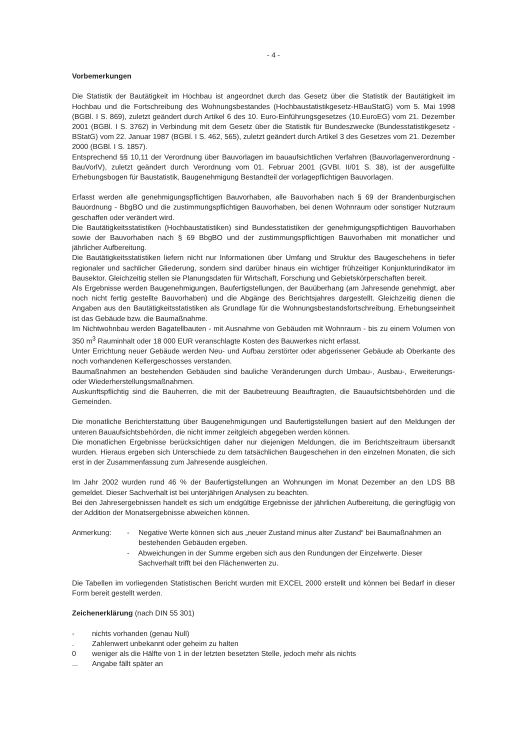- 4 -
Vorbemerkungen
Die Statistik der Bautätigkeit im Hochbau ist angeordnet durch das Gesetz über die Statistik der Bautätigkeit im Hochbau und die Fortschreibung des Wohnungsbestandes (Hochbaustatistikgesetz-HBauStatG) vom 5. Mai 1998 (BGBl. I S. 869), zuletzt geändert durch Artikel 6 des 10. Euro-Einführungsgesetzes (10.EuroEG) vom 21. Dezember 2001 (BGBl. I S. 3762) in Verbindung mit dem Gesetz über die Statistik für Bundeszwecke (Bundesstatistikgesetz -BStatG) vom 22. Januar 1987 (BGBl. I S. 462, 565), zuletzt geändert durch Artikel 3 des Gesetzes vom 21. Dezember 2000 (BGBl. I S. 1857).
Entsprechend §§ 10,11 der Verordnung über Bauvorlagen im bauaufsichtlichen Verfahren (Bauvorlagenverordnung - BauVorlV), zuletzt geändert durch Verordnung vom 01. Februar 2001 (GVBl. II/01 S. 38), ist der ausgefüllte Erhebungsbogen für Baustatistik, Baugenehmigung Bestandteil der vorlagepflichtigen Bauvorlagen.
Erfasst werden alle genehmigungspflichtigen Bauvorhaben, alle Bauvorhaben nach § 69 der Brandenburgischen Bauordnung - BbgBO und die zustimmungspflichtigen Bauvorhaben, bei denen Wohnraum oder sonstiger Nutzraum geschaffen oder verändert wird.
Die Bautätigkeitsstatistiken (Hochbaustatistiken) sind Bundesstatistiken der genehmigungspflichtigen Bauvorhaben sowie der Bauvorhaben nach § 69 BbgBO und der zustimmungspflichtigen Bauvorhaben mit monatlicher und jährlicher Aufbereitung.
Die Bautätigkeitsstatistiken liefern nicht nur Informationen über Umfang und Struktur des Baugeschehens in tiefer regionaler und sachlicher Gliederung, sondern sind darüber hinaus ein wichtiger frühzeitiger Konjunkturindikator im Bausektor. Gleichzeitig stellen sie Planungsdaten für Wirtschaft, Forschung und Gebietskörperschaften bereit.
Als Ergebnisse werden Baugenehmigungen, Baufertigstellungen, der Bauüberhang (am Jahresende genehmigt, aber noch nicht fertig gestellte Bauvorhaben) und die Abgänge des Berichtsjahres dargestellt. Gleichzeitig dienen die Angaben aus den Bautätigkeitsstatistiken als Grundlage für die Wohnungsbestandsfortschreibung. Erhebungseinheit ist das Gebäude bzw. die Baumaßnahme.
Im Nichtwohnbau werden Bagatellbauten - mit Ausnahme von Gebäuden mit Wohnraum - bis zu einem Volumen von 350 m<sup>3</sup> Rauminhalt oder 18 000 EUR veranschlagte Kosten des Bauwerkes nicht erfasst.
Unter Errichtung neuer Gebäude werden Neu- und Aufbau zerstörter oder abgerissener Gebäude ab Oberkante des noch vorhandenen Kellergeschosses verstanden.
Baumaßnahmen an bestehenden Gebäuden sind bauliche Veränderungen durch Umbau-, Ausbau-, Erweiterungs- oder Wiederherstellungsmaßnahmen.
Auskunftspflichtig sind die Bauherren, die mit der Baubetreuung Beauftragten, die Bauaufsichtsbehörden und die Gemeinden.
Die monatliche Berichterstattung über Baugenehmigungen und Baufertigstellungen basiert auf den Meldungen der unteren Bauaufsichtsbehörden, die nicht immer zeitgleich abgegeben werden können.
Die monatlichen Ergebnisse berücksichtigen daher nur diejenigen Meldungen, die im Berichtszeitraum übersandt wurden. Hieraus ergeben sich Unterschiede zu dem tatsächlichen Baugeschehen in den einzelnen Monaten, die sich erst in der Zusammenfassung zum Jahresende ausgleichen.
Im Jahr 2002 wurden rund 46 % der Baufertigstellungen an Wohnungen im Monat Dezember an den LDS BB gemeldet. Dieser Sachverhalt ist bei unterjährigen Analysen zu beachten.
Bei den Jahresergebnissen handelt es sich um endgültige Ergebnisse der jährlichen Aufbereitung, die geringfügig von der Addition der Monatsergebnisse abweichen können.
Anmerkung: - Negative Werte können sich aus „neuer Zustand minus alter Zustand“ bei Baumaßnahmen an bestehenden Gebäuden ergeben.
- Abweichungen in der Summe ergeben sich aus den Rundungen der Einzelwerte. Dieser Sachverhalt trifft bei den Flächenwerten zu.
Die Tabellen im vorliegenden Statistischen Bericht wurden mit EXCEL 2000 erstellt und können bei Bedarf in dieser Form bereit gestellt werden.
Zeichenerklärung (nach DIN 55 301)
- nichts vorhanden (genau Null)
. Zahlenwert unbekannt oder geheim zu halten
0 weniger als die Hälfte von 1 in der letzten besetzten Stelle, jedoch mehr als nichts
... Angabe fällt später an